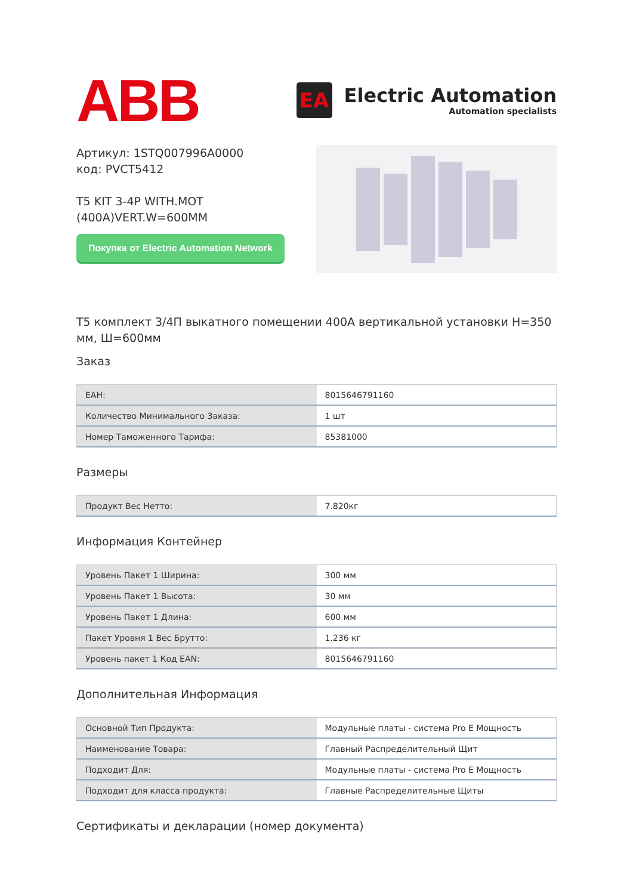ABB
EA
Electric Automation
Automation specialists
Артикул: 1STQ007996A0000
код: PVCT5412
T5 KIT 3-4P WITH.MOT
(400A)VERT.W=600MM
Покупка от Electric Automation Network
T5 комплект 3/4П выкатного помещении 400A вертикальной установки H=350 мм, Ш=600мм
Заказ
| EAH: | 8015646791160 |
| Количество Минимального Заказа: | 1 шт |
| Номер Таможенного Тарифа: | 85381000 |
Размеры
| Продукт Вес Нетто: | 7.820кг |
Информация Контейнер
| Уровень Пакет 1 Ширина: | 300 мм |
| Уровень Пакет 1 Высота: | 30 мм |
| Уровень Пакет 1 Длина: | 600 мм |
| Пакет Уровня 1 Вес Брутто: | 1.236 кг |
| Уровень пакет 1 Код EAN: | 8015646791160 |
Дополнительная Информация
| Основной Тип Продукта: | Модульные платы - система Pro E Мощность |
| Наименование Товара: | Главный Распределительный Щит |
| Подходит Для: | Модульные платы - система Pro E Мощность |
| Подходит для класса продукта: | Главные Распределительные Щиты |
Сертификаты и декларации (номер документа)